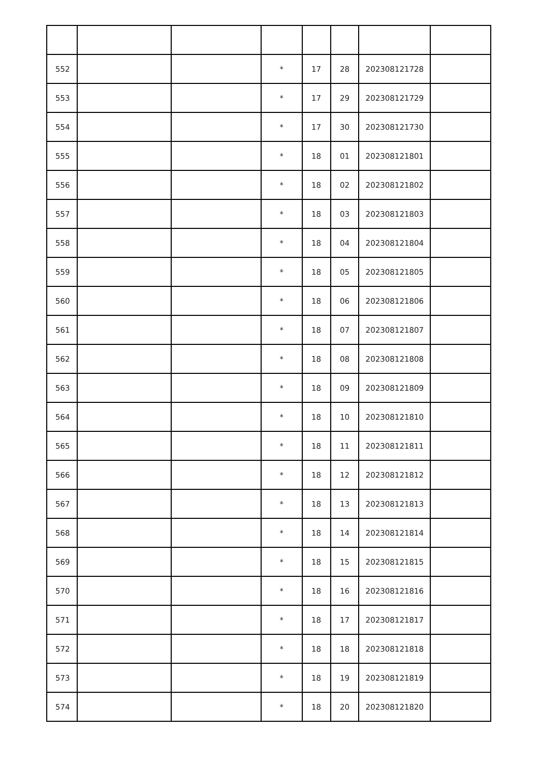| 552 | | | * | 17 | 28 | 202308121728 | |
| 553 | | | * | 17 | 29 | 202308121729 | |
| 554 | | | * | 17 | 30 | 202308121730 | |
| 555 | | | * | 18 | 01 | 202308121801 | |
| 556 | | | * | 18 | 02 | 202308121802 | |
| 557 | | | * | 18 | 03 | 202308121803 | |
| 558 | | | * | 18 | 04 | 202308121804 | |
| 559 | | | * | 18 | 05 | 202308121805 | |
| 560 | | | * | 18 | 06 | 202308121806 | |
| 561 | | | * | 18 | 07 | 202308121807 | |
| 562 | | | * | 18 | 08 | 202308121808 | |
| 563 | | | * | 18 | 09 | 202308121809 | |
| 564 | | | * | 18 | 10 | 202308121810 | |
| 565 | | | * | 18 | 11 | 202308121811 | |
| 566 | | | * | 18 | 12 | 202308121812 | |
| 567 | | | * | 18 | 13 | 202308121813 | |
| 568 | | | * | 18 | 14 | 202308121814 | |
| 569 | | | * | 18 | 15 | 202308121815 | |
| 570 | | | * | 18 | 16 | 202308121816 | |
| 571 | | | * | 18 | 17 | 202308121817 | |
| 572 | | | * | 18 | 18 | 202308121818 | |
| 573 | | | * | 18 | 19 | 202308121819 | |
| 574 | | | * | 18 | 20 | 202308121820 | |